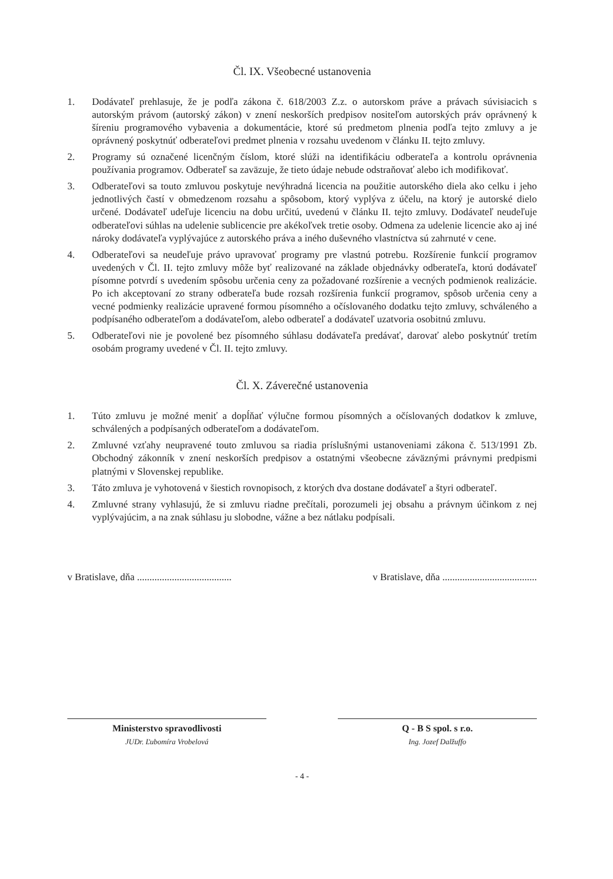Čl. IX. Všeobecné ustanovenia
1. Dodávateľ prehlasuje, že je podľa zákona č. 618/2003 Z.z. o autorskom práve a právach súvisiacich s autorským právom (autorský zákon) v znení neskorších predpisov nositeľom autorských práv oprávnený k šíreniu programového vybavenia a dokumentácie, ktoré sú predmetom plnenia podľa tejto zmluvy a je oprávnený poskytnúť odberateľovi predmet plnenia v rozsahu uvedenom v článku II. tejto zmluvy.
2. Programy sú označené licenčným číslom, ktoré slúži na identifikáciu odberateľa a kontrolu oprávnenia používania programov. Odberateľ sa zaväzuje, že tieto údaje nebude odstraňovať alebo ich modifikovať.
3. Odberateľovi sa touto zmluvou poskytuje nevýhradná licencia na použitie autorského diela ako celku i jeho jednotlivých častí v obmedzenom rozsahu a spôsobom, ktorý vyplýva z účelu, na ktorý je autorské dielo určené. Dodávateľ udeľuje licenciu na dobu určitú, uvedenú v článku II. tejto zmluvy. Dodávateľ neudeľuje odberateľovi súhlas na udelenie sublicencie pre akékoľvek tretie osoby. Odmena za udelenie licencie ako aj iné nároky dodávateľa vyplývajúce z autorského práva a iného duševného vlastníctva sú zahrnuté v cene.
4. Odberateľovi sa neudeľuje právo upravovať programy pre vlastnú potrebu. Rozšírenie funkcií programov uvedených v Čl. II. tejto zmluvy môže byť realizované na základe objednávky odberateľa, ktorú dodávateľ písomne potvrdí s uvedením spôsobu určenia ceny za požadované rozšírenie a vecných podmienok realizácie. Po ich akceptovaní zo strany odberateľa bude rozsah rozšírenia funkcií programov, spôsob určenia ceny a vecné podmienky realizácie upravené formou písomného a očíslovaného dodatku tejto zmluvy, schváleného a podpísaného odberateľom a dodávateľom, alebo odberateľ a dodávateľ uzatvoria osobitnú zmluvu.
5. Odberateľovi nie je povolené bez písomného súhlasu dodávateľa predávať, darovať alebo poskytnúť tretím osobám programy uvedené v Čl. II. tejto zmluvy.
Čl. X. Záverečné ustanovenia
1. Túto zmluvu je možné meniť a dopĺňať výlučne formou písomných a očíslovaných dodatkov k zmluve, schválených a podpísaných odberateľom a dodávateľom.
2. Zmluvné vzťahy neupravené touto zmluvou sa riadia príslušnými ustanoveniami zákona č. 513/1991 Zb. Obchodný zákonník v znení neskorších predpisov a ostatnými všeobecne záväznými právnymi predpismi platnými v Slovenskej republike.
3. Táto zmluva je vyhotovená v šiestich rovnopisoch, z ktorých dva dostane dodávateľ a štyri odberateľ.
4. Zmluvné strany vyhlasujú, že si zmluvu riadne prečítali, porozumeli jej obsahu a právnym účinkom z nej vyplývajúcim, a na znak súhlasu ju slobodne, vážne a bez nátlaku podpísali.
v Bratislave, dňa ...................................... v Bratislave, dňa ......................................
Ministerstvo spravodlivosti
JUDr. Ľubomíra Vrobelová
Q - B S spol. s r.o.
Ing. Jozef Dalžuffo
- 4 -